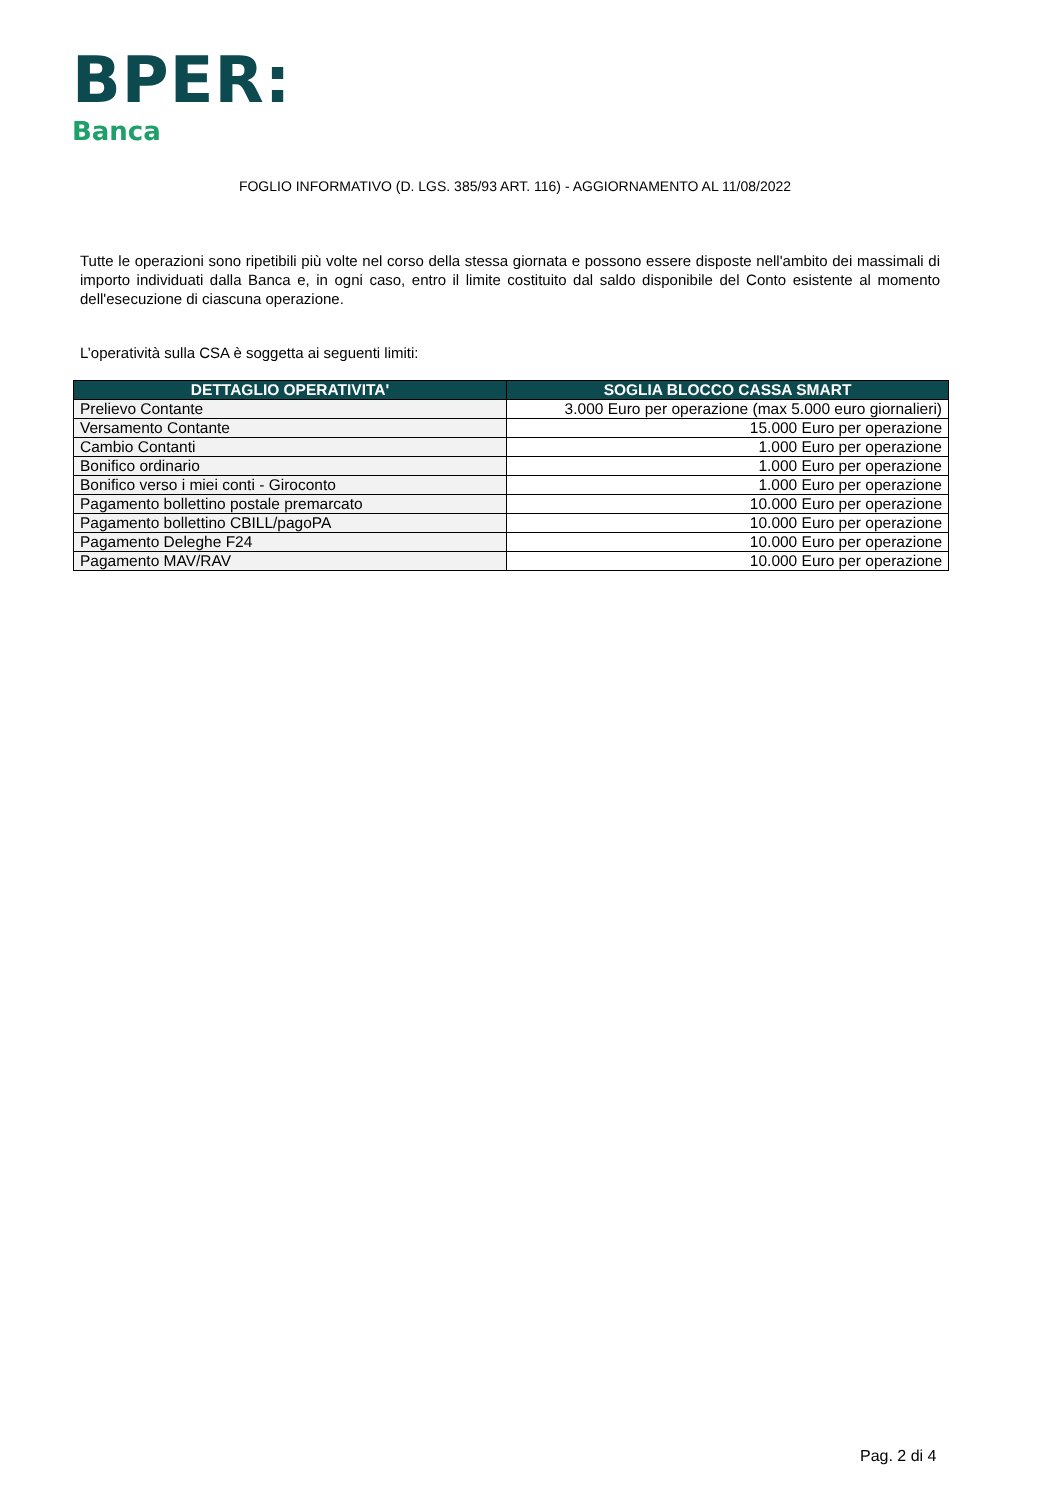BPER:
Banca
FOGLIO INFORMATIVO (D. LGS. 385/93 ART. 116) - AGGIORNAMENTO AL 11/08/2022
Tutte le operazioni sono ripetibili più volte nel corso della stessa giornata e possono essere disposte nell'ambito dei massimali di importo individuati dalla Banca e, in ogni caso, entro il limite costituito dal saldo disponibile del Conto esistente al momento dell'esecuzione di ciascuna operazione.
L’operatività sulla CSA è soggetta ai seguenti limiti:
| DETTAGLIO OPERATIVITA' | SOGLIA BLOCCO CASSA SMART |
| --- | --- |
| Prelievo Contante | 3.000 Euro per operazione (max 5.000 euro giornalieri) |
| Versamento Contante | 15.000 Euro per operazione |
| Cambio Contanti | 1.000 Euro per operazione |
| Bonifico ordinario | 1.000 Euro per operazione |
| Bonifico verso i miei conti - Giroconto | 1.000 Euro per operazione |
| Pagamento bollettino postale premarcato | 10.000 Euro per operazione |
| Pagamento bollettino CBILL/pagoPA | 10.000 Euro per operazione |
| Pagamento Deleghe F24 | 10.000 Euro per operazione |
| Pagamento MAV/RAV | 10.000 Euro per operazione |
Pag. 2 di 4